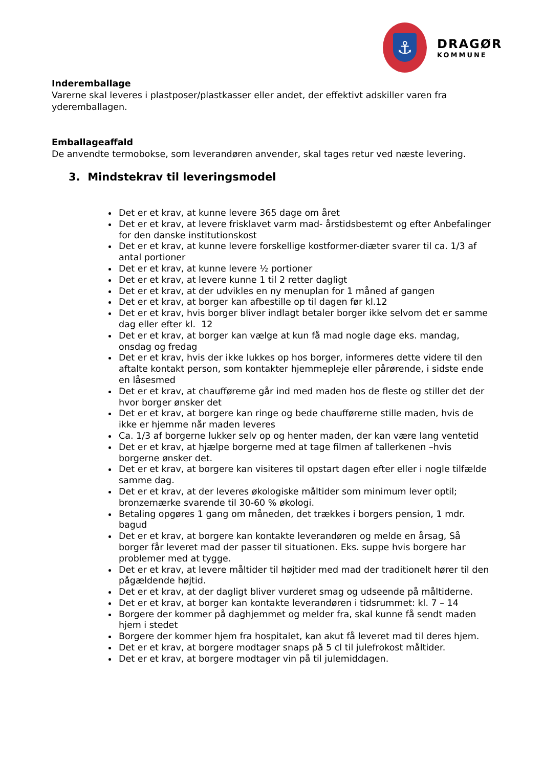⚓
DRAGØR
KOMMUNE
Inderemballage
Varerne skal leveres i plastposer/plastkasser eller andet, der effektivt adskiller varen fra yderemballagen.
Emballageaffald
De anvendte termobokse, som leverandøren anvender, skal tages retur ved næste levering.
3. Mindstekrav til leveringsmodel
Det er et krav, at kunne levere 365 dage om året
Det er et krav, at levere frisklavet varm mad- årstidsbestemt og efter Anbefalinger for den danske institutionskost
Det er et krav, at kunne levere forskellige kostformer-diæter svarer til ca. 1/3 af antal portioner
Det er et krav, at kunne levere ½ portioner
Det er et krav, at levere kunne 1 til 2 retter dagligt
Det er et krav, at der udvikles en ny menuplan for 1 måned af gangen
Det er et krav, at borger kan afbestille op til dagen før kl.12
Det er et krav, hvis borger bliver indlagt betaler borger ikke selvom det er samme dag eller efter kl. 12
Det er et krav, at borger kan vælge at kun få mad nogle dage eks. mandag, onsdag og fredag
Det er et krav, hvis der ikke lukkes op hos borger, informeres dette videre til den aftalte kontakt person, som kontakter hjemmepleje eller pårørende, i sidste ende en låsesmed
Det er et krav, at chaufførerne går ind med maden hos de fleste og stiller det der hvor borger ønsker det
Det er et krav, at borgere kan ringe og bede chaufførerne stille maden, hvis de ikke er hjemme når maden leveres
Ca. 1/3 af borgerne lukker selv op og henter maden, der kan være lang ventetid
Det er et krav, at hjælpe borgerne med at tage filmen af tallerkenen –hvis borgerne ønsker det.
Det er et krav, at borgere kan visiteres til opstart dagen efter eller i nogle tilfælde samme dag.
Det er et krav, at der leveres økologiske måltider som minimum lever optil; bronzemærke svarende til 30-60 % økologi.
Betaling opgøres 1 gang om måneden, det trækkes i borgers pension, 1 mdr. bagud
Det er et krav, at borgere kan kontakte leverandøren og melde en årsag, Så borger får leveret mad der passer til situationen. Eks. suppe hvis borgere har problemer med at tygge.
Det er et krav, at levere måltider til højtider med mad der traditionelt hører til den pågældende højtid.
Det er et krav, at der dagligt bliver vurderet smag og udseende på måltiderne.
Det er et krav, at borger kan kontakte leverandøren i tidsrummet: kl. 7 – 14
Borgere der kommer på daghjemmet og melder fra, skal kunne få sendt maden hjem i stedet
Borgere der kommer hjem fra hospitalet, kan akut få leveret mad til deres hjem.
Det er et krav, at borgere modtager snaps på 5 cl til julefrokost måltider.
Det er et krav, at borgere modtager vin på til julemiddagen.